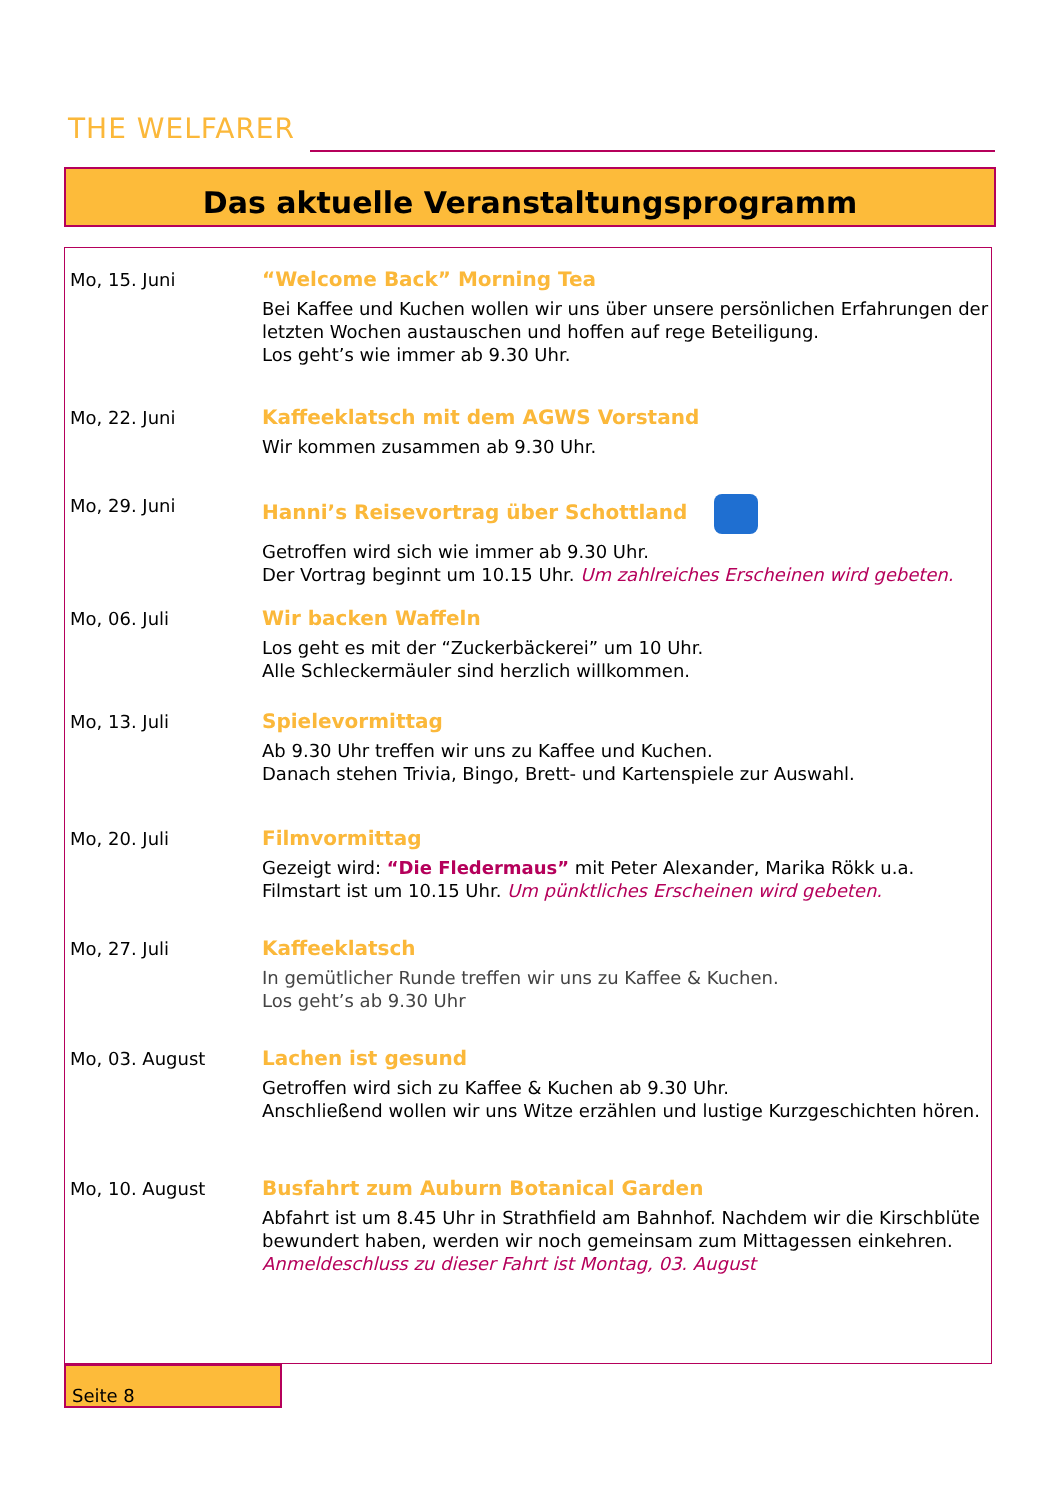THE WELFARER
Das aktuelle Veranstaltungsprogramm
Mo, 15. Juni “Welcome Back” Morning Tea
Bei Kaffee und Kuchen wollen wir uns über unsere persönlichen Erfahrungen der letzten Wochen austauschen und hoffen auf rege Beteiligung.
Los geht’s wie immer ab 9.30 Uhr.
Mo, 22. Juni Kaffeeklatsch mit dem AGWS Vorstand
Wir kommen zusammen ab 9.30 Uhr.
Mo, 29. Juni Hanni’s Reisevortrag über Schottland
Getroffen wird sich wie immer ab 9.30 Uhr.
Der Vortrag beginnt um 10.15 Uhr. Um zahlreiches Erscheinen wird gebeten.
Mo, 06. Juli Wir backen Waffeln
Los geht es mit der “Zuckerbäckerei” um 10 Uhr.
Alle Schleckermäuler sind herzlich willkommen.
Mo, 13. Juli Spielevormittag
Ab 9.30 Uhr treffen wir uns zu Kaffee und Kuchen.
Danach stehen Trivia, Bingo, Brett- und Kartenspiele zur Auswahl.
Mo, 20. Juli Filmvormittag
Gezeigt wird: “Die Fledermaus” mit Peter Alexander, Marika Rökk u.a.
Filmstart ist um 10.15 Uhr. Um pünktliches Erscheinen wird gebeten.
Mo, 27. Juli Kaffeeklatsch
In gemütlicher Runde treffen wir uns zu Kaffee & Kuchen.
Los geht’s ab 9.30 Uhr
Mo, 03. August Lachen ist gesund
Getroffen wird sich zu Kaffee & Kuchen ab 9.30 Uhr.
Anschließend wollen wir uns Witze erzählen und lustige Kurzgeschichten hören.
Mo, 10. August Busfahrt zum Auburn Botanical Garden
Abfahrt ist um 8.45 Uhr in Strathfield am Bahnhof. Nachdem wir die Kirschblüte bewundert haben, werden wir noch gemeinsam zum Mittagessen einkehren.
Anmeldeschluss zu dieser Fahrt ist Montag, 03. August
Seite 8